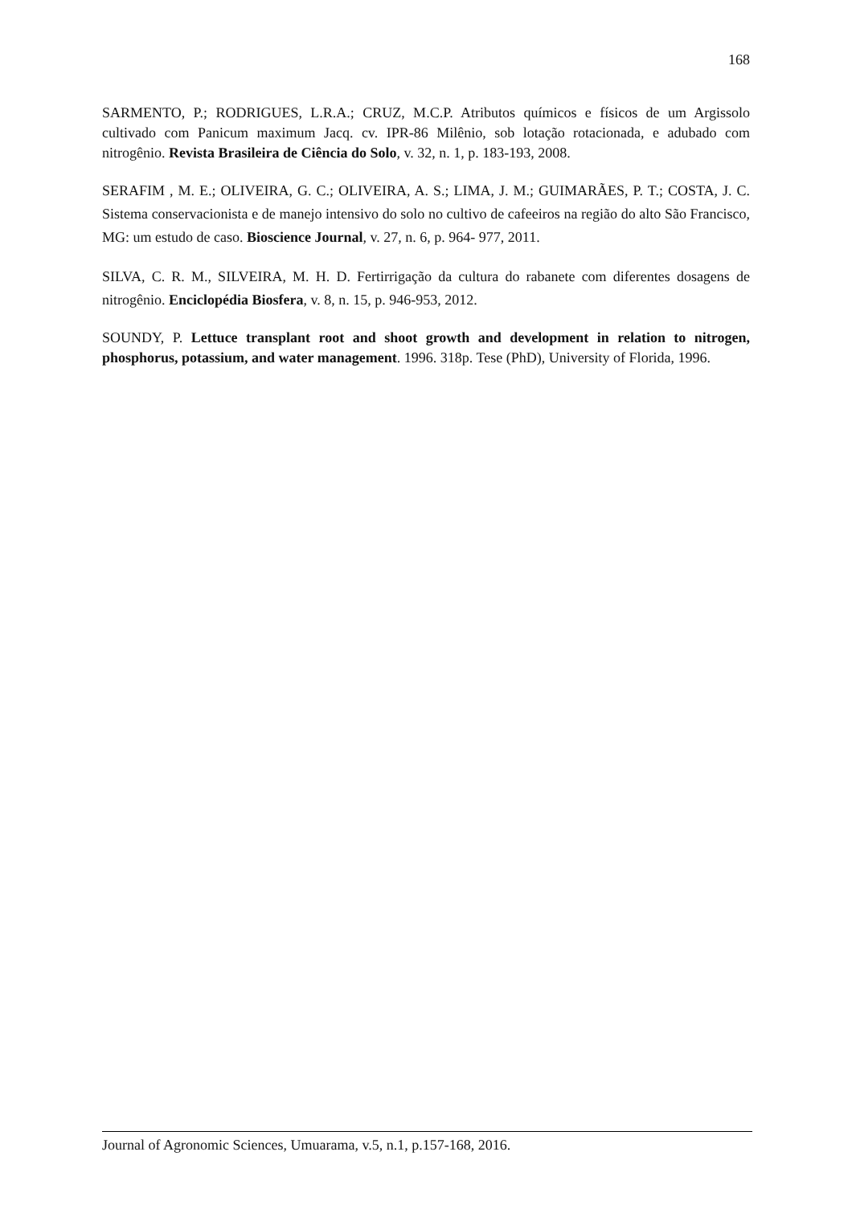168
SARMENTO, P.; RODRIGUES, L.R.A.; CRUZ, M.C.P. Atributos químicos e físicos de um Argissolo cultivado com Panicum maximum Jacq. cv. IPR-86 Milênio, sob lotação rotacionada, e adubado com nitrogênio. Revista Brasileira de Ciência do Solo, v. 32, n. 1, p. 183-193, 2008.
SERAFIM , M. E.; OLIVEIRA, G. C.; OLIVEIRA, A. S.; LIMA, J. M.; GUIMARÃES, P. T.; COSTA, J. C. Sistema conservacionista e de manejo intensivo do solo no cultivo de cafeeiros na região do alto São Francisco, MG: um estudo de caso. Bioscience Journal, v. 27, n. 6, p. 964- 977, 2011.
SILVA, C. R. M., SILVEIRA, M. H. D. Fertirrigação da cultura do rabanete com diferentes dosagens de nitrogênio. Enciclopédia Biosfera, v. 8, n. 15, p. 946-953, 2012.
SOUNDY, P. Lettuce transplant root and shoot growth and development in relation to nitrogen, phosphorus, potassium, and water management. 1996. 318p. Tese (PhD), University of Florida, 1996.
Journal of Agronomic Sciences, Umuarama, v.5, n.1, p.157-168, 2016.